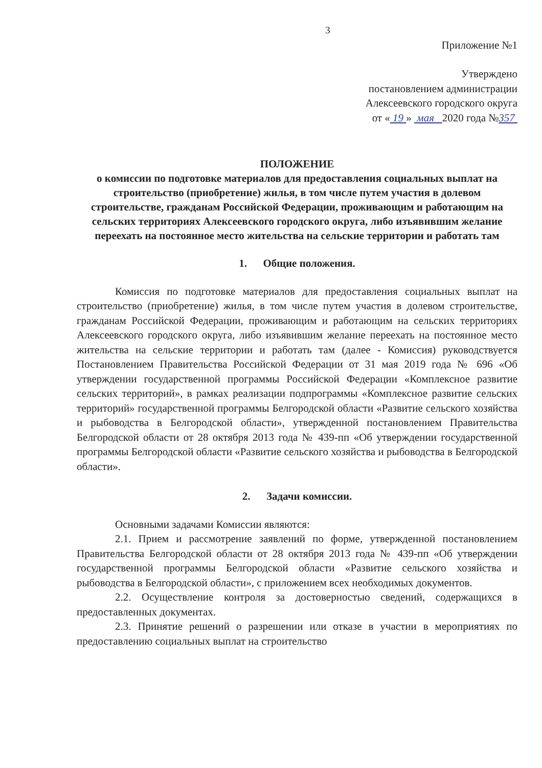3
Приложение №1
Утверждено
постановлением администрации
Алексеевского городского округа
от « 19 » мая 2020 года №357
ПОЛОЖЕНИЕ
о комиссии по подготовке материалов для предоставления социальных выплат на строительство (приобретение) жилья, в том числе путем участия в долевом строительстве, гражданам Российской Федерации, проживающим и работающим на сельских территориях Алексеевского городского округа, либо изъявившим желание переехать на постоянное место жительства на сельские территории и работать там
1. Общие положения.
Комиссия по подготовке материалов для предоставления социальных выплат на строительство (приобретение) жилья, в том числе путем участия в долевом строительстве, гражданам Российской Федерации, проживающим и работающим на сельских территориях Алексеевского городского округа, либо изъявившим желание переехать на постоянное место жительства на сельские территории и работать там (далее - Комиссия) руководствуется Постановлением Правительства Российской Федерации от 31 мая 2019 года № 696 «Об утверждении государственной программы Российской Федерации «Комплексное развитие сельских территорий», в рамках реализации подпрограммы «Комплексное развитие сельских территорий» государственной программы Белгородской области «Развитие сельского хозяйства и рыбоводства в Белгородской области», утвержденной постановлением Правительства Белгородской области от 28 октября 2013 года № 439-пп «Об утверждении государственной программы Белгородской области «Развитие сельского хозяйства и рыбоводства в Белгородской области».
2. Задачи комиссии.
Основными задачами Комиссии являются:
2.1. Прием и рассмотрение заявлений по форме, утвержденной постановлением Правительства Белгородской области от 28 октября 2013 года № 439-пп «Об утверждении государственной программы Белгородской области «Развитие сельского хозяйства и рыбоводства в Белгородской области», с приложением всех необходимых документов.
2.2. Осуществление контроля за достоверностью сведений, содержащихся в предоставленных документах.
2.3. Принятие решений о разрешении или отказе в участии в мероприятиях по предоставлению социальных выплат на строительство